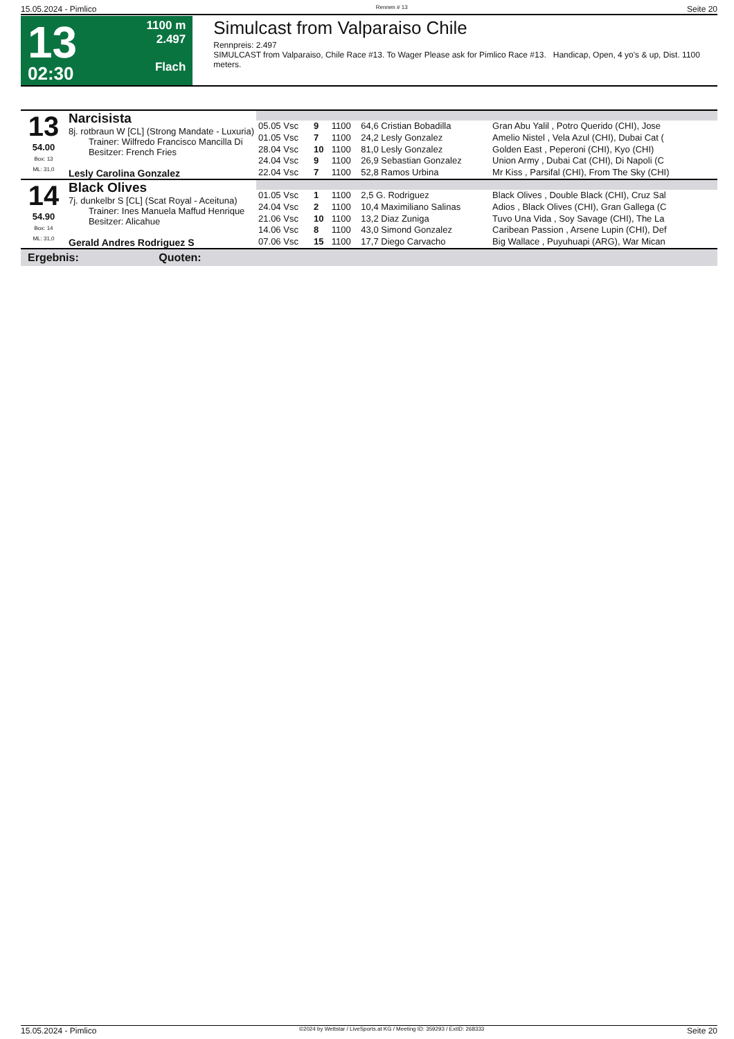15.05.2024 - Pimlico Rennen # 13 Seite 20
13
02:30
1100 m
2.497
Flach
Simulcast from Valparaiso Chile
Rennpreis: 2.497
SIMULCAST from Valparaiso, Chile Race #13. To Wager Please ask for Pimlico Race #13. Handicap, Open, 4 yo's & up, Dist. 1100 meters.
| 13 54.00 Box: 13 ML: 31,0 | Narcisista 8j. rotbraun W [CL] (Strong Mandate - Luxuria) Trainer: Wilfredo Francisco Mancilla Di Besitzer: French Fries Lesly Carolina Gonzalez | | | | | |
| | | 05.05 Vsc | 9 | 1100 | 64,6 Cristian Bobadilla | Gran Abu Yalil , Potro Querido (CHI), Jose |
| | | 01.05 Vsc | 7 | 1100 | 24,2 Lesly Gonzalez | Amelio Nistel , Vela Azul (CHI), Dubai Cat ( |
| | | 28.04 Vsc | 10 | 1100 | 81,0 Lesly Gonzalez | Golden East , Peperoni (CHI), Kyo (CHI) |
| | | 24.04 Vsc | 9 | 1100 | 26,9 Sebastian Gonzalez | Union Army , Dubai Cat (CHI), Di Napoli (C |
| | | 22.04 Vsc | 7 | 1100 | 52,8 Ramos Urbina | Mr Kiss , Parsifal (CHI), From The Sky (CHI) |
| 14 54.90 Box: 14 ML: 31,0 | Black Olives 7j. dunkelbr S [CL] (Scat Royal - Aceituna) Trainer: Ines Manuela Maffud Henrique Besitzer: Alicahue Gerald Andres Rodriguez S | | | | | |
| | | 01.05 Vsc | 1 | 1100 | 2,5 G. Rodriguez | Black Olives , Double Black (CHI), Cruz Sal |
| | | 24.04 Vsc | 2 | 1100 | 10,4 Maximiliano Salinas | Adios , Black Olives (CHI), Gran Gallega (C |
| | | 21.06 Vsc | 10 | 1100 | 13,2 Diaz Zuniga | Tuvo Una Vida , Soy Savage (CHI), The La |
| | | 14.06 Vsc | 8 | 1100 | 43,0 Simond Gonzalez | Caribean Passion , Arsene Lupin (CHI), Def |
| | | 07.06 Vsc | 15 | 1100 | 17,7 Diego Carvacho | Big Wallace , Puyuhuapi (ARG), War Mican |
| Ergebnis: Quoten: | | | | | | |
15.05.2024 - Pimlico ©2024 by Wettstar / LiveSports.at KG / Meeting ID: 359293 / ExtID: 268333 Seite 20